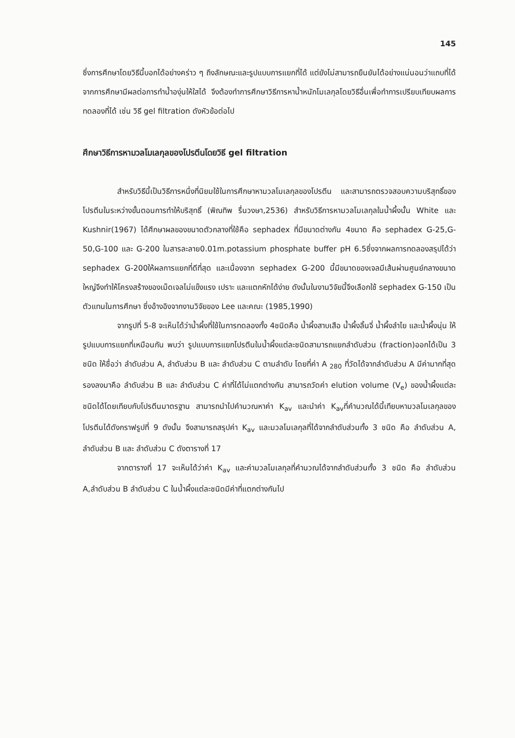145
ซึ่งการศึกษาโดยวิธีนี้บอกได้อย่างคร่าว ๆ ถึงลักษณะและรูปแบบการแยกที่ได้ แต่ยังไม่สามารถยืนยันได้อย่างแน่นอนว่าแถบที่ได้จากการศึกษามีผลต่อการทำน้ำองุ่นให้ใสได้ จึงต้องทำการศึกษาวิธีการหาน้ำหนักโมเลกุลโดยวิธีอื่นเพื่อทำการเปรียบเทียบผลการทดลองที่ได้ เช่น วิธี gel filtration ดังหัวข้อต่อไป
ศึกษาวิธีการหามวลโมเลกุลของโปรตีนโดยวิธี gel filtration
สำหรับวิธีนี้เป็นวิธีการหนึ่งที่นิยมใช้ในการศึกษาหามวลโมเลกุลของโปรตีน และสามารถตรวจสอบความบริสุทธิ์ของโปรตีนในระหว่างขั้นตอนการทำให้บริสุทธิ์ (พิณทิพ รื่นวงษา,2536) สำหรับวิธีการหามวลโมเลกุลในน้ำผึ้งนั้น White และ Kushnir(1967) ได้ศึกษาผลของขนาดตัวกลางที่ใช้คือ sephadex ที่มีขนาดต่างกัน 4ขนาด คือ sephadex G-25,G-50,G-100 และ G-200 ในสารละลาย0.01m.potassium phosphate buffer pH 6.5ซึ่งจากผลการทดลองสรุปได้ว่า sephadex G-200ให้ผลการแยกที่ดีที่สุด และเนื่องจาก sephadex G-200 นี้มีขนาดของเจลมีเส้นผ่านศูนย์กลางขนาดใหญ่จึงทำให้โครงสร้างของเม็ดเจลไม่แข็งแรง เปราะ และแตกหักได้ง่าย ดังนั้นในงานวิจัยนี้จึงเลือกใช้ sephadex G-150 เป็นตัวแทนในการศึกษา ซึ่งอ้างอิงจากงานวิจัยของ Lee และคณะ (1985,1990)
จากรูปที่ 5-8 จะเห็นได้ว่าน้ำผึ้งที่ใช้ในการทดลองทั้ง 4ชนิดคือ น้ำผึ้งสาบเสือ น้ำผึ้งลิ้นจี่ น้ำผึ้งลำไย และน้ำผึ้งนุ่น ให้รูปแบบการแยกที่เหมือนกัน พบว่า รูปแบบการแยกโปรตีนในน้ำผึ้งแต่ละชนิดสามารถแยกลำดับส่วน (fraction)ออกได้เป็น 3 ชนิด ให้ชื่อว่า ลำดับส่วน A, ลำดับส่วน B และ ลำดับส่วน C ตามลำดับ โดยที่ค่า A <sub>280</sub> ที่วัดได้จากลำดับส่วน A มีค่ามากที่สุด รองลงมาคือ ลำดับส่วน B และ ลำดับส่วน C ค่าที่ได้ไม่แตกต่างกัน สามารถวัดค่า elution volume (V<sub>e</sub>) ของน้ำผึ้งแต่ละชนิดได้โดยเทียบกับโปรตีนมาตรฐาน สามารถนำไปคำนวณหาค่า K<sub>av</sub> และนำค่า K<sub>av</sub>ที่คำนวณได้นี้เทียบหามวลโมเลกุลของโปรตีนได้ดังกราฟรูปที่ 9 ดังนั้น จึงสามารถสรุปค่า K<sub>av</sub> และมวลโมเลกุลที่ได้จากลำดับส่วนทั้ง 3 ชนิด คือ ลำดับส่วน A, ลำดับส่วน B และ ลำดับส่วน C ดังตารางที่ 17
จากตารางที่ 17 จะเห็นได้ว่าค่า K<sub>av</sub> และค่ามวลโมเลกุลที่คำนวณได้จากลำดับส่วนทั้ง 3 ชนิด คือ ลำดับส่วน A,ลำดับส่วน B ลำดับส่วน C ในน้ำผึ้งแต่ละชนิดมีค่าที่แตกต่างกันไป